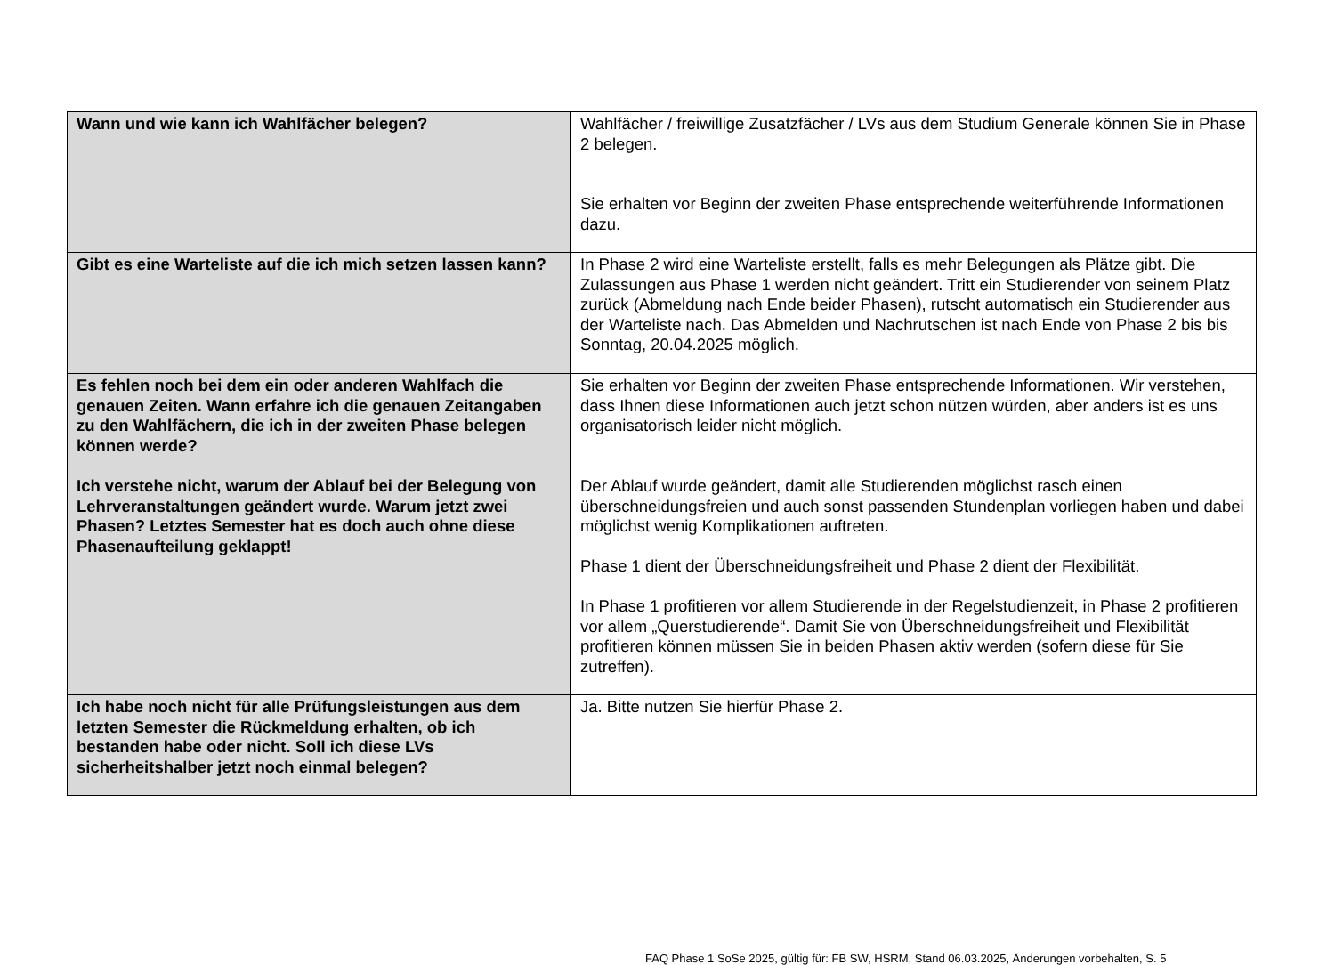| Wann und wie kann ich Wahlfächer belegen? | Wahlfächer / freiwillige Zusatzfächer / LVs aus dem Studium Generale können Sie in Phase 2 belegen. Sie erhalten vor Beginn der zweiten Phase entsprechende weiterführende Informationen dazu. |
| Gibt es eine Warteliste auf die ich mich setzen lassen kann? | In Phase 2 wird eine Warteliste erstellt, falls es mehr Belegungen als Plätze gibt. Die Zulassungen aus Phase 1 werden nicht geändert. Tritt ein Studierender von seinem Platz zurück (Abmeldung nach Ende beider Phasen), rutscht automatisch ein Studierender aus der Warteliste nach. Das Abmelden und Nachrutschen ist nach Ende von Phase 2 bis bis Sonntag, 20.04.2025 möglich. |
| Es fehlen noch bei dem ein oder anderen Wahlfach die genauen Zeiten. Wann erfahre ich die genauen Zeitangaben zu den Wahlfächern, die ich in der zweiten Phase belegen können werde? | Sie erhalten vor Beginn der zweiten Phase entsprechende Informationen. Wir verstehen, dass Ihnen diese Informationen auch jetzt schon nützen würden, aber anders ist es uns organisatorisch leider nicht möglich. |
| Ich verstehe nicht, warum der Ablauf bei der Belegung von Lehrveranstaltungen geändert wurde. Warum jetzt zwei Phasen? Letztes Semester hat es doch auch ohne diese Phasenaufteilung geklappt! | Der Ablauf wurde geändert, damit alle Studierenden möglichst rasch einen überschneidungsfreien und auch sonst passenden Stundenplan vorliegen haben und dabei möglichst wenig Komplikationen auftreten. Phase 1 dient der Überschneidungsfreiheit und Phase 2 dient der Flexibilität. In Phase 1 profitieren vor allem Studierende in der Regelstudienzeit, in Phase 2 profitieren vor allem „Querstudierende“. Damit Sie von Überschneidungsfreiheit und Flexibilität profitieren können müssen Sie in beiden Phasen aktiv werden (sofern diese für Sie zutreffen). |
| Ich habe noch nicht für alle Prüfungsleistungen aus dem letzten Semester die Rückmeldung erhalten, ob ich bestanden habe oder nicht. Soll ich diese LVs sicherheitshalber jetzt noch einmal belegen? | Ja. Bitte nutzen Sie hierfür Phase 2. |
FAQ Phase 1 SoSe 2025, gültig für: FB SW, HSRM, Stand 06.03.2025, Änderungen vorbehalten, S. 5